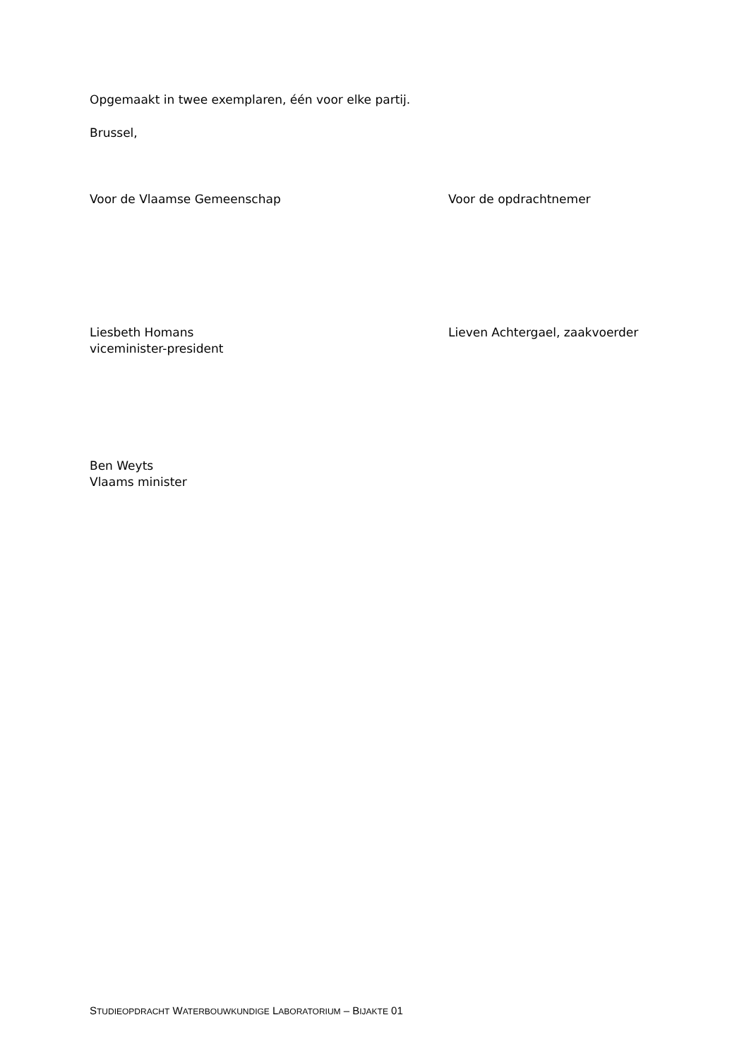Opgemaakt in twee exemplaren, één voor elke partij.
Brussel,
Voor de Vlaamse Gemeenschap Voor de opdrachtnemer
Liesbeth Homans
viceminister-president
Lieven Achtergael, zaakvoerder
Ben Weyts
Vlaams minister
STUDIEOPDRACHT WATERBOUWKUNDIGE LABORATORIUM – BIJAKTE 01